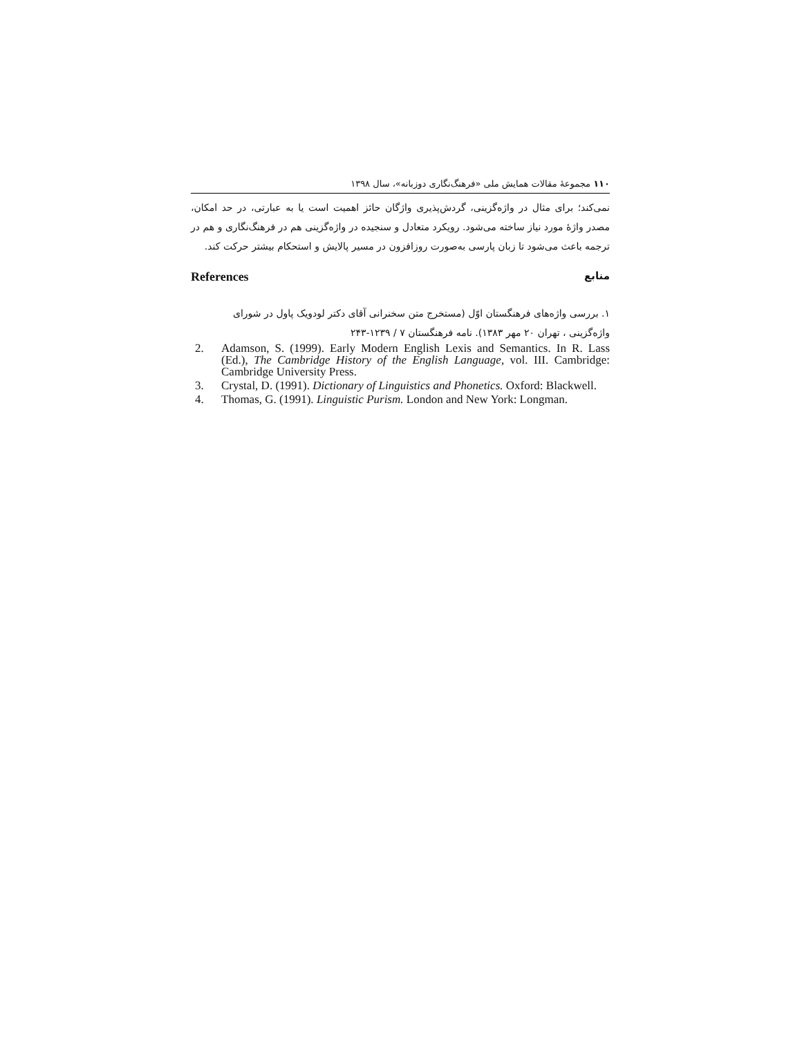۱۱۰ مجموعهٔ مقالات همایش ملی «فرهنگ‌نگاری دوزبانه»، سال ۱۳۹۸
نمی‌کند؛ برای مثال در واژه‌گزینی، گردش‌پذیری واژگان حائز اهمیت است یا به عبارتی، در حد امکان، مصدر واژهٔ مورد نیاز ساخته می‌شود. رویکرد متعادل و سنجیده در واژه‌گزینی هم در فرهنگ‌نگاری و هم در ترجمه باعث می‌شود تا زبان پارسی به‌صورت روزافزون در مسیر پالایش و استحکام بیشتر حرکت کند.
References منابع
۱. بررسی واژه‌های فرهنگستان اوّل (مستخرج متن سخنرانی آقای دکتر لودویک پاول در شورای واژه‌گزینی ، تهران ۲۰ مهر ۱۳۸۳). نامه فرهنگستان ۷ / ۱۲۳۹-۲۴۳
2. Adamson, S. (1999). Early Modern English Lexis and Semantics. In R. Lass (Ed.), The Cambridge History of the English Language, vol. III. Cambridge: Cambridge University Press.
3. Crystal, D. (1991). Dictionary of Linguistics and Phonetics. Oxford: Blackwell.
4. Thomas, G. (1991). Linguistic Purism. London and New York: Longman.